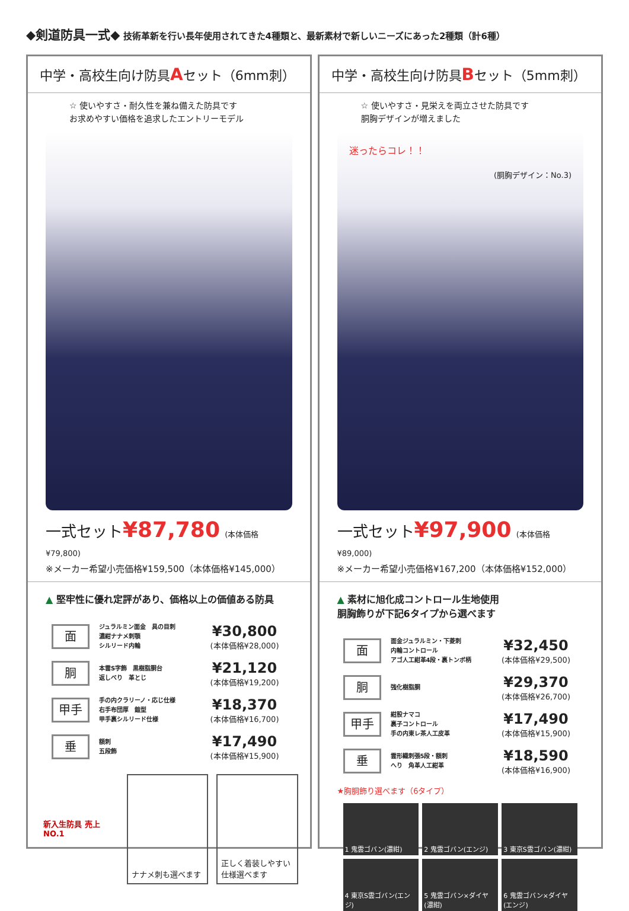◆剣道防具一式◆ 技術革新を行い長年使用されてきた4種類と、最新素材で新しいニーズにあった2種類（計6種）
中学・高校生向け防具Aセット（6mm刺）
☆ 使いやすさ・耐久性を兼ね備えた防具です
お求めやすい価格を追求したエントリーモデル
一式セット¥87,780 (本体価格¥79,800)
※メーカー希望小売価格¥159,500（本体価格¥145,000）
▲ 堅牢性に優れ定評があり、価格以上の価値ある防具
面
ジュラルミン面金　具の目刺
濃紺ナナメ刺顎
シルリード内輪
¥30,800
(本体価格¥28,000)
胴
本雲S字飾　黒樹脂胴台
返しべり　革とじ
¥21,120
(本体価格¥19,200)
甲手
手の内クラリーノ・応じ仕様
右手布団厚　鎧型
甲手裏シルリード仕様
¥18,370
(本体価格¥16,700)
垂
額刺
五段飾
¥17,490
(本体価格¥15,900)
新入生防具 売上NO.1 ナナメ刺も選べます 正しく着装しやすい仕様選べます
中学・高校生向け防具Bセット（5mm刺）
☆ 使いやすさ・見栄えを両立させた防具です
胴胸デザインが増えました
迷ったらコレ！！
(胴胸デザイン：No.3)
一式セット¥97,900 (本体価格¥89,000)
※メーカー希望小売価格¥167,200（本体価格¥152,000）
▲ 素材に旭化成コントロール生地使用
胴胸飾りが下記6タイプから選べます
面
面金ジュラルミン・下菱刺
内輪コントロール
アゴ人工紺革4段・裏トンボ柄
¥32,450
(本体価格¥29,500)
胴
強化樹脂胴
¥29,370
(本体価格¥26,700)
甲手
紺股ナマコ
裏子コントロール
手の内東レ茶人工皮革
¥17,490
(本体価格¥15,900)
垂
雲形織刺張5段・額刺
へり　角革人工紺革
¥18,590
(本体価格¥16,900)
★胸胴飾り選べます（6タイプ）
1 鬼雲ゴバン(濃紺)
2 鬼雲ゴバン(エンジ)
3 東京S雲ゴバン(濃紺)
4 東京S雲ゴバン(エンジ)
5 鬼雲ゴバン×ダイヤ(濃紺)
6 鬼雲ゴバン×ダイヤ(エンジ)